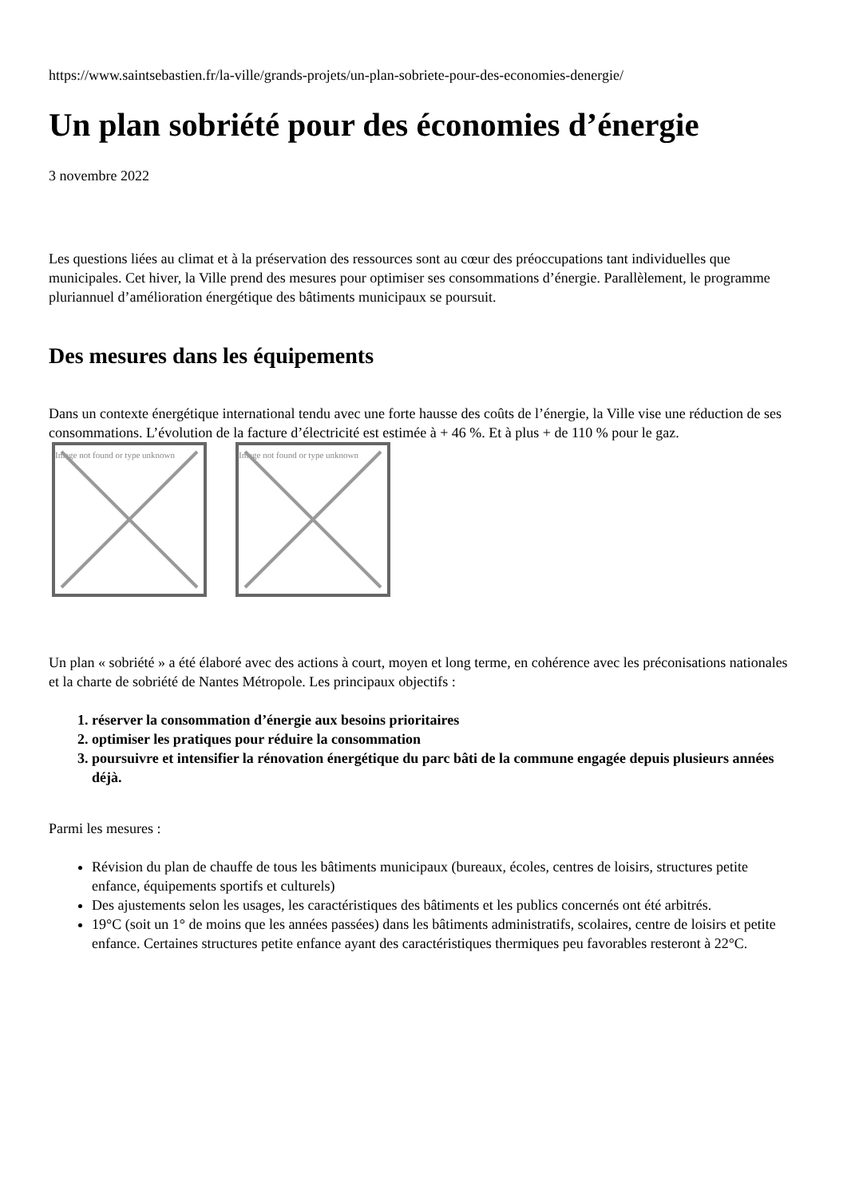https://www.saintsebastien.fr/la-ville/grands-projets/un-plan-sobriete-pour-des-economies-denergie/
Un plan sobriété pour des économies d’énergie
3 novembre 2022
Les questions liées au climat et à la préservation des ressources sont au cœur des préoccupations tant individuelles que municipales. Cet hiver, la Ville prend des mesures pour optimiser ses consommations d’énergie. Parallèlement, le programme pluriannuel d’amélioration énergétique des bâtiments municipaux se poursuit.
Des mesures dans les équipements
Dans un contexte énergétique international tendu avec une forte hausse des coûts de l’énergie, la Ville vise une réduction de ses consommations. L’évolution de la facture d’électricité est estimée à + 46 %. Et à plus + de 110 % pour le gaz.
Image not found or type unknown
Image not found or type unknown
Un plan « sobriété » a été élaboré avec des actions à court, moyen et long terme, en cohérence avec les préconisations nationales et la charte de sobriété de Nantes Métropole. Les principaux objectifs :
1. réserver la consommation d’énergie aux besoins prioritaires
2. optimiser les pratiques pour réduire la consommation
3. poursuivre et intensifier la rénovation énergétique du parc bâti de la commune engagée depuis plusieurs années déjà.
Parmi les mesures :
Révision du plan de chauffe de tous les bâtiments municipaux (bureaux, écoles, centres de loisirs, structures petite enfance, équipements sportifs et culturels)
Des ajustements selon les usages, les caractéristiques des bâtiments et les publics concernés ont été arbitrés.
19°C (soit un 1° de moins que les années passées) dans les bâtiments administratifs, scolaires, centre de loisirs et petite enfance. Certaines structures petite enfance ayant des caractéristiques thermiques peu favorables resteront à 22°C.